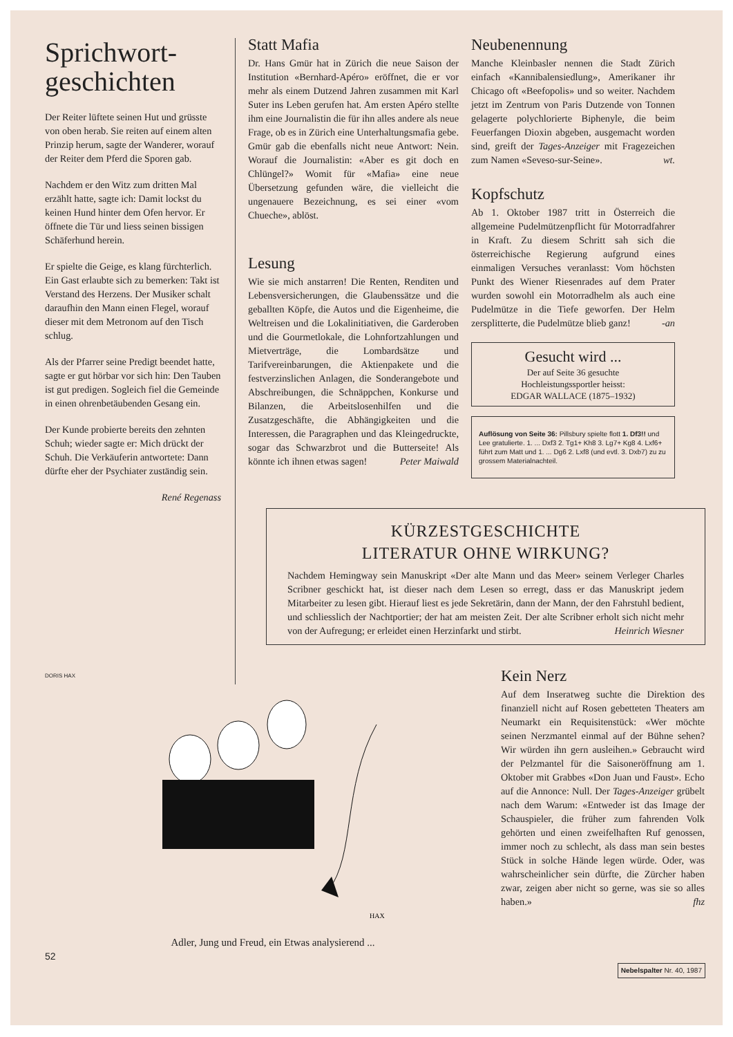Sprichwort-
geschichten
Der Reiter lüftete seinen Hut und grüsste von oben herab. Sie reiten auf einem alten Prinzip herum, sagte der Wanderer, worauf der Reiter dem Pferd die Sporen gab.
Nachdem er den Witz zum dritten Mal erzählt hatte, sagte ich: Damit lockst du keinen Hund hinter dem Ofen hervor. Er öffnete die Tür und liess seinen bissigen Schäferhund herein.
Er spielte die Geige, es klang fürchterlich. Ein Gast erlaubte sich zu bemerken: Takt ist Verstand des Herzens. Der Musiker schalt daraufhin den Mann einen Flegel, worauf dieser mit dem Metronom auf den Tisch schlug.
Als der Pfarrer seine Predigt beendet hatte, sagte er gut hörbar vor sich hin: Den Tauben ist gut predigen. Sogleich fiel die Gemeinde in einen ohrenbetäubenden Gesang ein.
Der Kunde probierte bereits den zehnten Schuh; wieder sagte er: Mich drückt der Schuh. Die Verkäuferin antwortete: Dann dürfte eher der Psychiater zuständig sein.
René Regenass
Statt Mafia
Dr. Hans Gmür hat in Zürich die neue Saison der Institution «Bernhard-Apéro» eröffnet, die er vor mehr als einem Dutzend Jahren zusammen mit Karl Suter ins Leben gerufen hat. Am ersten Apéro stellte ihm eine Journalistin die für ihn alles andere als neue Frage, ob es in Zürich eine Unterhaltungsmafia gebe. Gmür gab die ebenfalls nicht neue Antwort: Nein. Worauf die Journalistin: «Aber es git doch en Chlüngel?» Womit für «Mafia» eine neue Übersetzung gefunden wäre, die vielleicht die ungenauere Bezeichnung, es sei einer «vom Chueche», ablöst.
Lesung
Wie sie mich anstarren! Die Renten, Renditen und Lebensversicherungen, die Glaubenssätze und die geballten Köpfe, die Autos und die Eigenheime, die Weltreisen und die Lokalinitiativen, die Garderoben und die Gourmetlokale, die Lohnfortzahlungen und Mietverträge, die Lombardsätze und Tarifvereinbarungen, die Aktienpakete und die festverzinslichen Anlagen, die Sonderangebote und Abschreibungen, die Schnäppchen, Konkurse und Bilanzen, die Arbeitslosenhilfen und die Zusatzgeschäfte, die Abhängigkeiten und die Interessen, die Paragraphen und das Kleingedruckte, sogar das Schwarzbrot und die Butterseite! Als könnte ich ihnen etwas sagen! Peter Maiwald
Neubenennung
Manche Kleinbasler nennen die Stadt Zürich einfach «Kannibalensiedlung», Amerikaner ihr Chicago oft «Beefopolis» und so weiter. Nachdem jetzt im Zentrum von Paris Dutzende von Tonnen gelagerte polychlorierte Biphenyle, die beim Feuerfangen Dioxin abgeben, ausgemacht worden sind, greift der Tages-Anzeiger mit Fragezeichen zum Namen «Seveso-sur-Seine». wt.
Kopfschutz
Ab 1. Oktober 1987 tritt in Österreich die allgemeine Pudelmützenpflicht für Motorradfahrer in Kraft. Zu diesem Schritt sah sich die österreichische Regierung aufgrund eines einmaligen Versuches veranlasst: Vom höchsten Punkt des Wiener Riesenrades auf dem Prater wurden sowohl ein Motorradhelm als auch eine Pudelmütze in die Tiefe geworfen. Der Helm zersplitterte, die Pudelmütze blieb ganz! -an
Gesucht wird ...
Der auf Seite 36 gesuchte
Hochleistungssportler heisst:
EDGAR WALLACE (1875–1932)
Auflösung von Seite 36: Pillsbury spielte flott 1. Df3!! und Lee gratulierte. 1. ... Dxf3 2. Tg1+ Kh8 3. Lg7+ Kg8 4. Lxf6+ führt zum Matt und 1. ... Dg6 2. Lxf8 (und evtl. 3. Dxb7) zu zu grossem Materialnachteil.
KÜRZESTGESCHICHTE
LITERATUR OHNE WIRKUNG?
Nachdem Hemingway sein Manuskript «Der alte Mann und das Meer» seinem Verleger Charles Scribner geschickt hat, ist dieser nach dem Lesen so erregt, dass er das Manuskript jedem Mitarbeiter zu lesen gibt. Hierauf liest es jede Sekretärin, dann der Mann, der den Fahrstuhl bedient, und schliesslich der Nachtportier; der hat am meisten Zeit. Der alte Scribner erholt sich nicht mehr von der Aufregung; er erleidet einen Herzinfarkt und stirbt. Heinrich Wiesner
DORIS HAX
HAX
Adler, Jung und Freud, ein Etwas analysierend ...
Kein Nerz
Auf dem Inseratweg suchte die Direktion des finanziell nicht auf Rosen gebetteten Theaters am Neumarkt ein Requisitenstück: «Wer möchte seinen Nerzmantel einmal auf der Bühne sehen? Wir würden ihn gern ausleihen.» Gebraucht wird der Pelzmantel für die Saisoneröffnung am 1. Oktober mit Grabbes «Don Juan und Faust». Echo auf die Annonce: Null. Der Tages-Anzeiger grübelt nach dem Warum: «Entweder ist das Image der Schauspieler, die früher zum fahrenden Volk gehörten und einen zweifelhaften Ruf genossen, immer noch zu schlecht, als dass man sein bestes Stück in solche Hände legen würde. Oder, was wahrscheinlicher sein dürfte, die Zürcher haben zwar, zeigen aber nicht so gerne, was sie so alles haben.» fhz
52 Nebelspalter Nr. 40, 1987